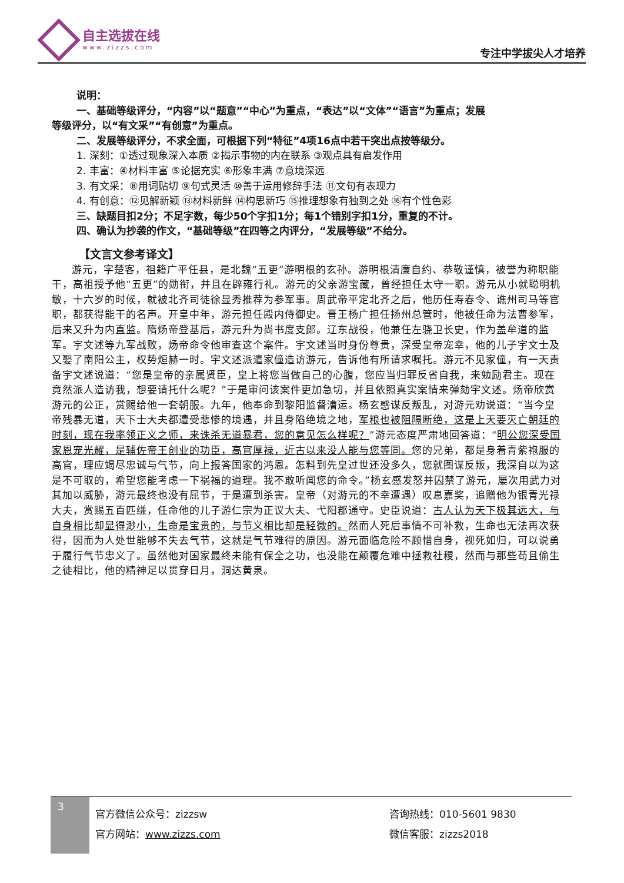自主选拔在线
www.zizzs.com
专注中学拔尖人才培养
说明：
一、基础等级评分，“内容”以“题意”“中心”为重点，“表达”以“文体”“语言”为重点；发展
等级评分，以“有文采”“有创意”为重点。
二、发展等级评分，不求全面，可根据下列“特征”4项16点中若干突出点按等级分。
1. 深刻：①透过现象深入本质 ②揭示事物的内在联系 ③观点具有启发作用
2. 丰富：④材料丰富 ⑤论据充实 ⑥形象丰满 ⑦意境深远
3. 有文采：⑧用词贴切 ⑨句式灵活 ⑩善于运用修辞手法 ⑪文句有表现力
4. 有创意：⑫见解新颖 ⑬材料新鲜 ⑭构思新巧 ⑮推理想象有独到之处 ⑯有个性色彩
三、缺题目扣2分；不足字数，每少50个字扣1分；每1个错别字扣1分，重复的不计。
四、确认为抄袭的作文，“基础等级”在四等之内评分，“发展等级”不给分。
【文言文参考译文】
游元，字楚客，祖籍广平任县，是北魏“五更”游明根的玄孙。游明根清廉自约、恭敬谨慎，被誉为称职能干，高祖授予他“五更”的勋衔，并且在辟雍行礼。游元的父亲游宝藏，曾经担任太守一职。游元从小就聪明机敏，十六岁的时候，就被北齐司徒徐显秀推荐为参军事。周武帝平定北齐之后，他历任寿春令、谯州司马等官职，都获得能干的名声。开皇中年，游元担任殿内侍御史。晋王杨广担任扬州总管时，他被任命为法曹参军，后来又升为内直监。隋炀帝登基后，游元升为尚书度支郎。辽东战役，他兼任左骁卫长史，作为盖牟道的监军。宇文述等九军战败，炀帝命令他审查这个案件。宇文述当时身份尊贵，深受皇帝宠幸，他的儿子宇文士及又娶了南阳公主，权势烜赫一时。宇文述派遣家僮造访游元，告诉他有所请求嘱托。游元不见家僮，有一天责备宇文述说道：“您是皇帝的亲属贤臣，皇上将您当做自己的心腹，您应当归罪反省自我，来勉励君主。现在竟然派人造访我，想要请托什么呢？”于是审问该案件更加急切，并且依照真实案情来弹劾宇文述。炀帝欣赏游元的公正，赏赐给他一套朝服。九年，他奉命到黎阳监督漕运。杨玄感谋反叛乱，对游元劝说道：“当今皇帝残暴无道，天下士大夫都遭受悲惨的境遇，并且身陷绝境之地，军粮也被阻隔断绝，这是上天要灭亡朝廷的时刻，现在我率领正义之师，来诛杀无道暴君，您的意见怎么样呢？”游元态度严肃地回答道：“明公您深受国家恩宠光耀，是辅佐帝王创业的功臣，高官厚禄，近古以来没人能与您等同。您的兄弟，都是身着青紫袍服的高官，理应竭尽忠诚与气节，向上报答国家的鸿恩。怎料到先皇过世还没多久，您就图谋反叛，我深自以为这是不可取的，希望您能考虑一下祸福的道理。我不敢听闻您的命令。”杨玄感发怒并囚禁了游元，屡次用武力对其加以威胁，游元最终也没有屈节，于是遭到杀害。皇帝（对游元的不幸遭遇）叹息嘉奖，追赠他为银青光禄大夫，赏赐五百匹缣，任命他的儿子游仁宗为正议大夫、弋阳郡通守。史臣说道：古人认为天下极其远大，与自身相比却显得渺小，生命是宝贵的，与节义相比却是轻微的。然而人死后事情不可补救，生命也无法再次获得，因而为人处世能够不失去气节，这就是气节难得的原因。游元面临危险不顾惜自身，视死如归，可以说勇于履行气节忠义了。虽然他对国家最终未能有保全之功，也没能在颠覆危难中拯救社稷，然而与那些苟且偷生之徒相比，他的精神足以贯穿日月，洞达黄泉。
3
官方微信公众号：zizzsw
官方网站：www.zizzs.com
咨询热线：010-5601 9830
微信客服：zizzs2018